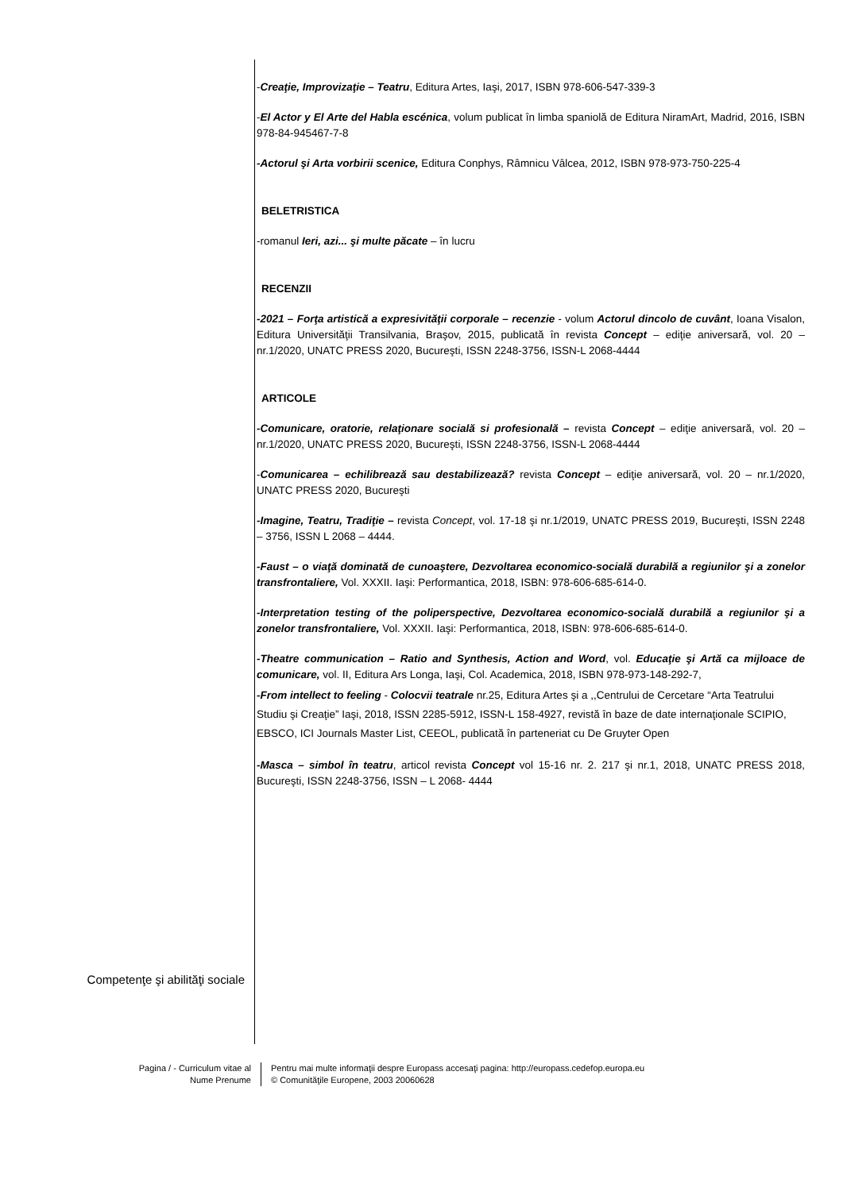Competenţe şi abilităţi sociale
-Creaţie, Improvizaţie – Teatru, Editura Artes, Iaşi, 2017, ISBN 978-606-547-339-3
-El Actor y El Arte del Habla escénica, volum publicat în limba spaniolă de Editura NiramArt, Madrid, 2016, ISBN 978-84-945467-7-8
-Actorul şi Arta vorbirii scenice, Editura Conphys, Râmnicu Vâlcea, 2012, ISBN 978-973-750-225-4
BELETRISTICA
-romanul Ieri, azi... şi multe păcate – în lucru
RECENZII
-2021 – Forţa artistică a expresivităţii corporale – recenzie - volum Actorul dincolo de cuvânt, Ioana Visalon, Editura Universităţii Transilvania, Braşov, 2015, publicată în revista Concept – ediţie aniversară, vol. 20 – nr.1/2020, UNATC PRESS 2020, Bucureşti, ISSN 2248-3756, ISSN-L 2068-4444
ARTICOLE
-Comunicare, oratorie, relaţionare socială si profesională – revista Concept – ediţie aniversară, vol. 20 – nr.1/2020, UNATC PRESS 2020, Bucureşti, ISSN 2248-3756, ISSN-L 2068-4444
-Comunicarea – echilibrează sau destabilizează? revista Concept – ediţie aniversară, vol. 20 – nr.1/2020, UNATC PRESS 2020, Bucureşti
-Imagine, Teatru, Tradiţie – revista Concept, vol. 17-18 şi nr.1/2019, UNATC PRESS 2019, Bucureşti, ISSN 2248 – 3756, ISSN L 2068 – 4444.
-Faust – o viaţă dominată de cunoaştere, Dezvoltarea economico-socială durabilă a regiunilor şi a zonelor transfrontaliere, Vol. XXXII. Iaşi: Performantica, 2018, ISBN: 978-606-685-614-0.
-Interpretation testing of the poliperspective, Dezvoltarea economico-socială durabilă a regiunilor şi a zonelor transfrontaliere, Vol. XXXII. Iaşi: Performantica, 2018, ISBN: 978-606-685-614-0.
-Theatre communication – Ratio and Synthesis, Action and Word, vol. Educaţie şi Artă ca mijloace de comunicare, vol. II, Editura Ars Longa, Iaşi, Col. Academica, 2018, ISBN 978-973-148-292-7,
-From intellect to feeling - Colocvii teatrale nr.25, Editura Artes şi a ,,Centrului de Cercetare “Arta Teatrului Studiu şi Creaţie” Iaşi, 2018, ISSN 2285-5912, ISSN-L 158-4927, revistă în baze de date internaţionale SCIPIO, EBSCO, ICI Journals Master List, CEEOL, publicată în parteneriat cu De Gruyter Open
-Masca – simbol în teatru, articol revista Concept vol 15-16 nr. 2. 217 şi nr.1, 2018, UNATC PRESS 2018, Bucureşti, ISSN 2248-3756, ISSN – L 2068- 4444
Pagina / - Curriculum vitae al
Nume Prenume
Pentru mai multe informaţii despre Europass accesaţi pagina: http://europass.cedefop.europa.eu
© Comunităţile Europene, 2003 20060628